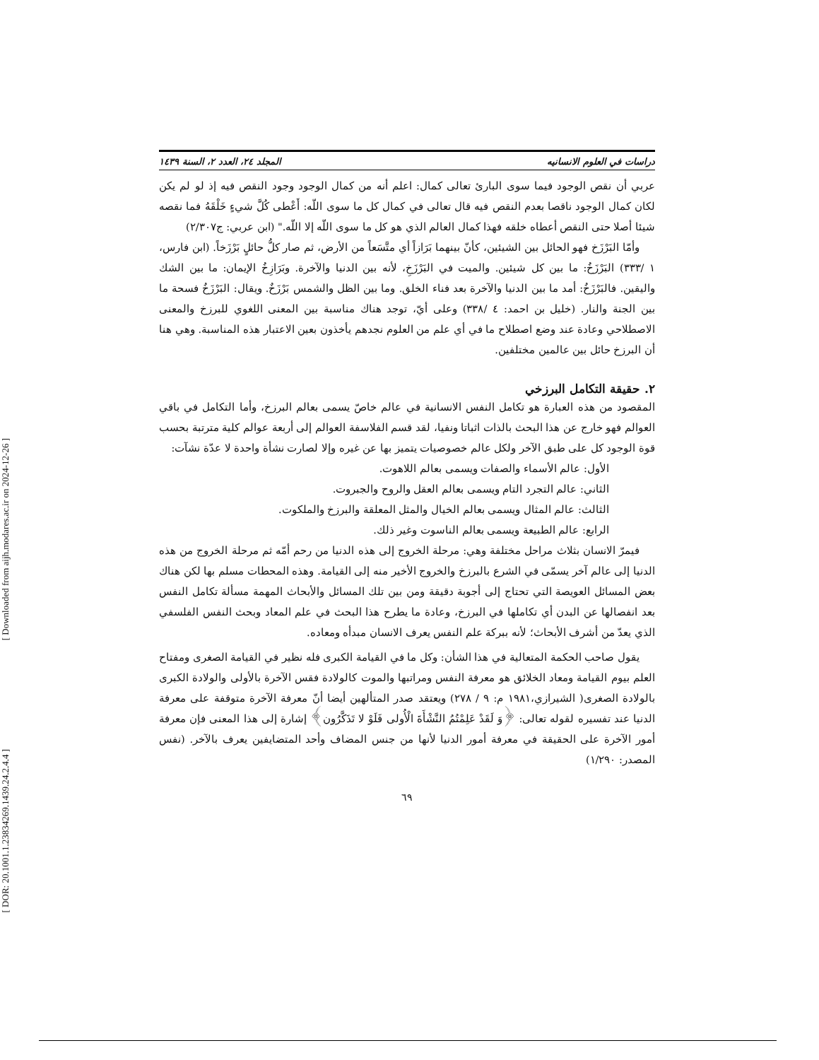[ Downloaded from aijh.modares.ac.ir on 2024-12-26 ]
[ DOR: 20.1001.1.23834269.1439.24.2.4.4 ]
دراسات في العلوم الانسانيه المجلد ٢٤، العدد ٢، السنة ١٤٣٩
عربي أن نقص الوجود فيما سوى البارئ تعالى كمال: اعلم أنه من كمال الوجود وجود النقص فيه إذ لو لم يكن لكان كمال الوجود ناقصا بعدم النقص فيه قال تعالى في كمال كل ما سوى اللّه: أَعْطى كُلَّ شيءٍ خَلْقَهُ فما نقصه شيئا أصلا حتى النقص أعطاه خلقه فهذا كمال العالم الذي هو كل ما سوى اللّه إلا اللّه." (ابن عربي: ج٢/٣٠٧)
وأمّا البَرْزَخ فهو الحائل بين الشيئين، كأنّ بينهما بَرَازاً أي متَّسَعاً من الأرض، ثم صار كلُّ حائلٍ بَرْزَخاً. (ابن فارس، ١ /٣٣٣) البَرْزَخُ: ما بين كل شيئين. والميت في البَرْزَخِ، لأنه بين الدنيا والآخرة. وبَرَازِخُ الإيمان: ما بين الشك واليقين. فالبَرْزَخُ: أمد ما بين الدنيا والآخرة بعد فناء الخلق. وما بين الظل والشمس بَرْزَخٌ. ويقال: البَرْزَخُ فسحة ما بين الجنة والنار. (خليل بن احمد: ٤ /٣٣٨) وعلى أيّ، توجد هناك مناسبة بين المعنى اللغوي للبرزخ والمعنى الاصطلاحي وعادة عند وضع اصطلاح ما في أي علم من العلوم نجدهم يأخذون بعين الاعتبار هذه المناسبة. وهي هنا أن البرزخ حائل بين عالمين مختلفين.
٢. حقيقة التكامل البرزخي
المقصود من هذه العبارة هو تكامل النفس الانسانية في عالم خاصّ يسمى بعالم البرزخ، وأما التكامل في باقي العوالم فهو خارج عن هذا البحث بالذات اثباتا ونفيا، لقد قسم الفلاسفة العوالم إلى أربعة عوالم كلية مترتبة بحسب قوة الوجود كل على طبق الآخر ولكل عالم خصوصيات يتميز بها عن غيره وإلا لصارت نشأة واحدة لا عدّة نشآت:
الأول: عالم الأسماء والصفات ويسمى بعالم اللاهوت.
الثاني: عالم التجرد التام ويسمى بعالم العقل والروح والجبروت.
الثالث: عالم المثال ويسمى بعالم الخيال والمثل المعلقة والبرزخ والملكوت.
الرابع: عالم الطبيعة ويسمى بعالم الناسوت وغير ذلك.
فيمرّ الانسان بثلاث مراحل مختلفة وهي: مرحلة الخروج إلى هذه الدنيا من رحم أمّه ثم مرحلة الخروج من هذه الدنيا إلى عالم آخر يسمّى في الشرع بالبرزخ والخروج الأخير منه إلى القيامة. وهذه المحطات مسلم بها لكن هناك بعض المسائل العويصة التي تحتاج إلى أجوبة دقيقة ومن بين تلك المسائل والأبحاث المهمة مسألة تكامل النفس بعد انفصالها عن البدن أي تكاملها في البرزخ، وعادة ما يطرح هذا البحث في علم المعاد وبحث النفس الفلسفي الذي يعدّ من أشرف الأبحاث؛ لأنه ببركة علم النفس يعرف الانسان مبدأه ومعاده.
يقول صاحب الحكمة المتعالية في هذا الشأن: وكل ما في القيامة الكبرى فله نظير في القيامة الصغرى ومفتاح العلم بيوم القيامة ومعاد الخلائق هو معرفة النفس ومراتبها والموت كالولادة فقس الآخرة بالأولى والولادة الكبرى بالولادة الصغرى( الشيرازي،١٩٨١ م: ٩ / ٢٧٨) ويعتقد صدر المتألهين أيضا أنّ معرفة الآخرة متوقفة على معرفة الدنيا عند تفسيره لقوله تعالى: ﴿وَ لَقَدْ عَلِمْتُمُ النَّشْأَةَ الْأُولى فَلَوْ لا تَذَكَّرُون﴾ إشارة إلى هذا المعنى فإن معرفة أمور الآخرة على الحقيقة في معرفة أمور الدنيا لأنها من جنس المضاف وأحد المتضايفين يعرف بالآخر. (نفس المصدر: ١/٢٩٠)
٦٩